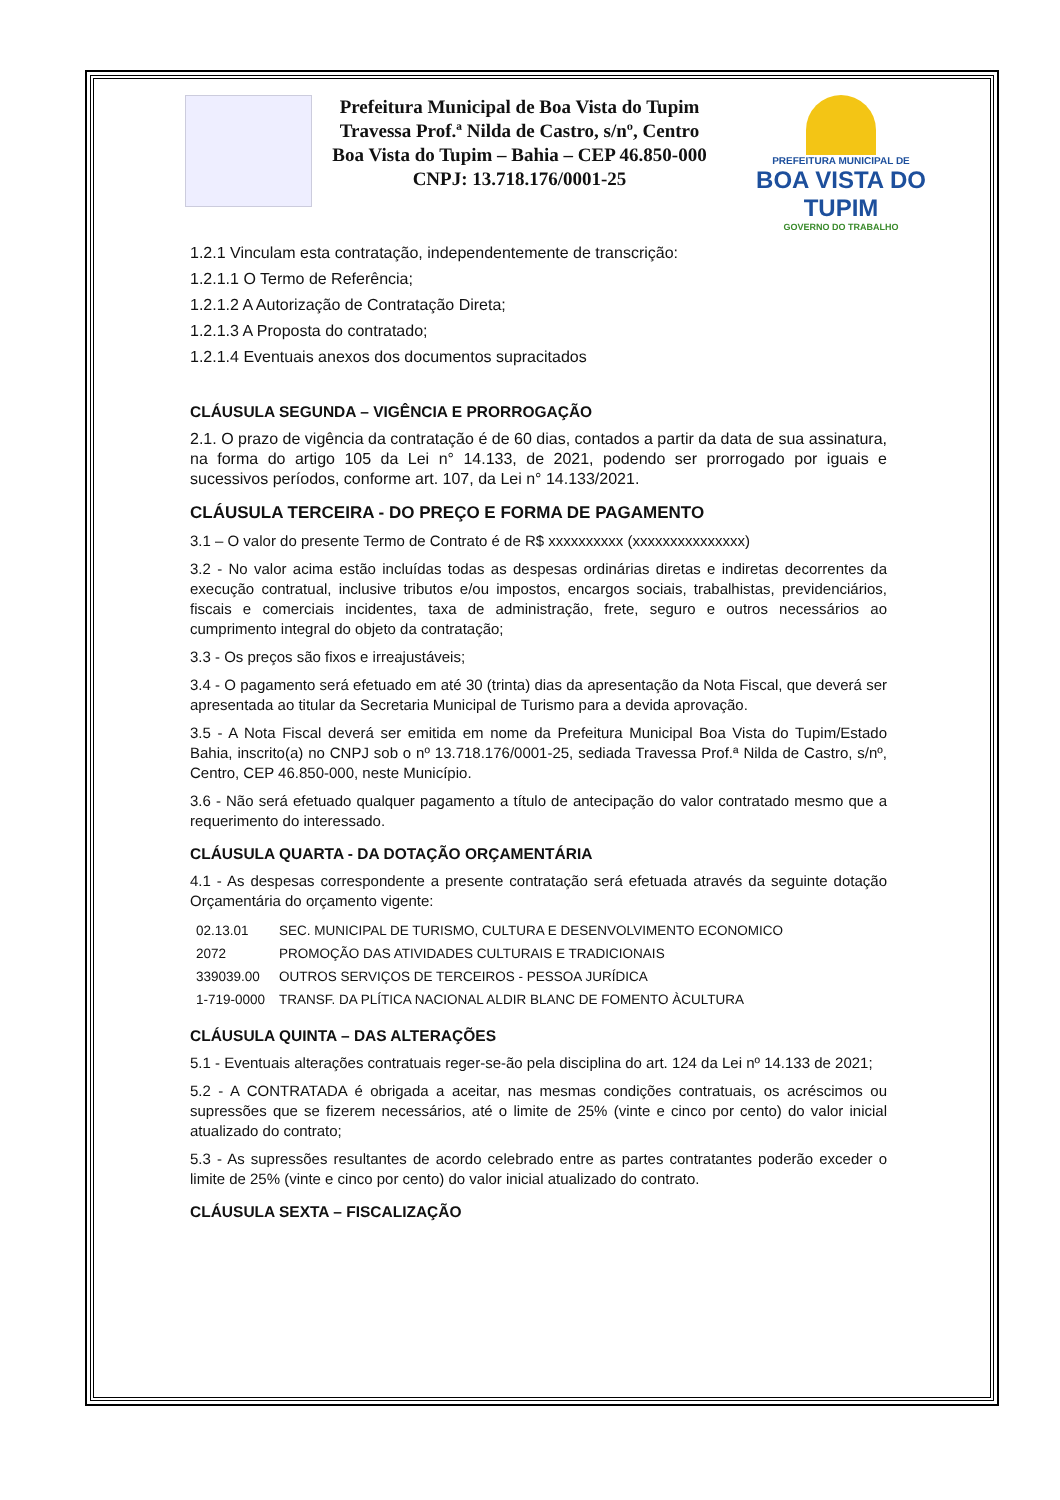Prefeitura Municipal de Boa Vista do Tupim
Travessa Prof.ª Nilda de Castro, s/nº, Centro
Boa Vista do Tupim – Bahia – CEP 46.850-000
CNPJ: 13.718.176/0001-25
PREFEITURA MUNICIPAL DE
BOA VISTA DO TUPIM
GOVERNO DO TRABALHO
1.2.1 Vinculam esta contratação, independentemente de transcrição:
1.2.1.1 O Termo de Referência;
1.2.1.2 A Autorização de Contratação Direta;
1.2.1.3 A Proposta do contratado;
1.2.1.4 Eventuais anexos dos documentos supracitados
CLÁUSULA SEGUNDA – VIGÊNCIA E PRORROGAÇÃO
2.1. O prazo de vigência da contratação é de 60 dias, contados a partir da data de sua assinatura, na forma do artigo 105 da Lei n° 14.133, de 2021, podendo ser prorrogado por iguais e sucessivos períodos, conforme art. 107, da Lei n° 14.133/2021.
CLÁUSULA TERCEIRA - DO PREÇO E FORMA DE PAGAMENTO
3.1 – O valor do presente Termo de Contrato é de R$ xxxxxxxxxx (xxxxxxxxxxxxxxx)
3.2 - No valor acima estão incluídas todas as despesas ordinárias diretas e indiretas decorrentes da execução contratual, inclusive tributos e/ou impostos, encargos sociais, trabalhistas, previdenciários, fiscais e comerciais incidentes, taxa de administração, frete, seguro e outros necessários ao cumprimento integral do objeto da contratação;
3.3 - Os preços são fixos e irreajustáveis;
3.4 - O pagamento será efetuado em até 30 (trinta) dias da apresentação da Nota Fiscal, que deverá ser apresentada ao titular da Secretaria Municipal de Turismo para a devida aprovação.
3.5 - A Nota Fiscal deverá ser emitida em nome da Prefeitura Municipal Boa Vista do Tupim/Estado Bahia, inscrito(a) no CNPJ sob o nº 13.718.176/0001-25, sediada Travessa Prof.ª Nilda de Castro, s/nº, Centro, CEP 46.850-000, neste Município.
3.6 - Não será efetuado qualquer pagamento a título de antecipação do valor contratado mesmo que a requerimento do interessado.
CLÁUSULA QUARTA - DA DOTAÇÃO ORÇAMENTÁRIA
4.1 - As despesas correspondente a presente contratação será efetuada através da seguinte dotação Orçamentária do orçamento vigente:
| 02.13.01 | SEC. MUNICIPAL DE TURISMO, CULTURA E DESENVOLVIMENTO ECONOMICO |
| 2072 | PROMOÇÃO DAS ATIVIDADES CULTURAIS E TRADICIONAIS |
| 339039.00 | OUTROS SERVIÇOS DE TERCEIROS - PESSOA JURÍDICA |
| 1-719-0000 | TRANSF. DA PLÍTICA NACIONAL ALDIR BLANC DE FOMENTO ÀCULTURA |
CLÁUSULA QUINTA – DAS ALTERAÇÕES
5.1 - Eventuais alterações contratuais reger-se-ão pela disciplina do art. 124 da Lei nº 14.133 de 2021;
5.2 - A CONTRATADA é obrigada a aceitar, nas mesmas condições contratuais, os acréscimos ou supressões que se fizerem necessários, até o limite de 25% (vinte e cinco por cento) do valor inicial atualizado do contrato;
5.3 - As supressões resultantes de acordo celebrado entre as partes contratantes poderão exceder o limite de 25% (vinte e cinco por cento) do valor inicial atualizado do contrato.
CLÁUSULA SEXTA – FISCALIZAÇÃO